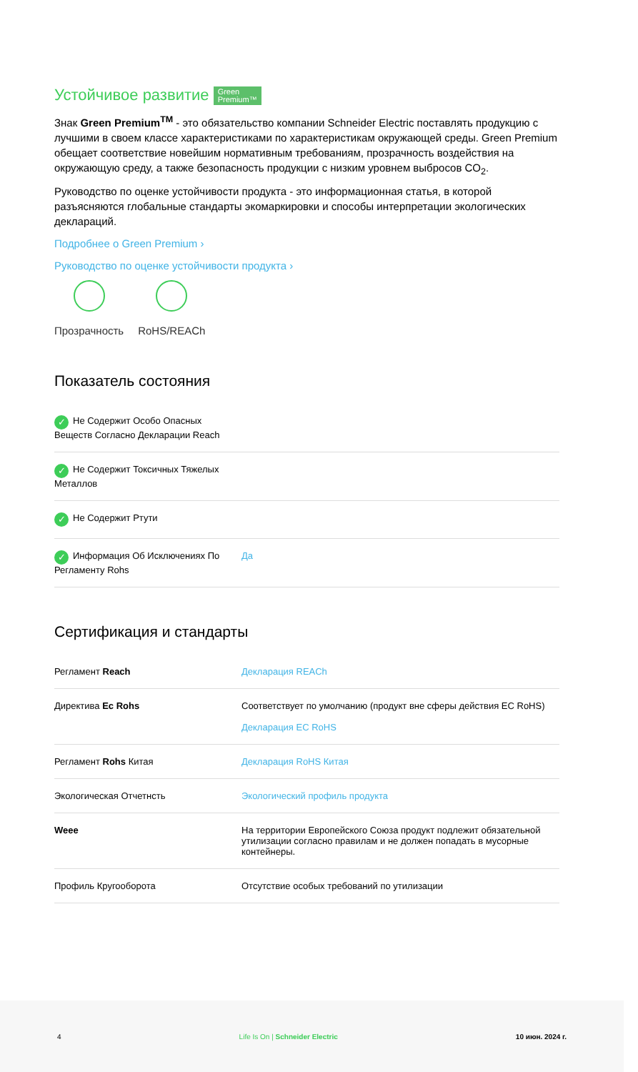Устойчивое развитие Green
Premium™
Знак Green Premium<sup>TM</sup> - это обязательство компании Schneider Electric поставлять продукцию с лучшими в своем классе характеристиками по характеристикам окружающей среды. Green Premium обещает соответствие новейшим нормативным требованиям, прозрачность воздействия на окружающую среду, а также безопасность продукции с низким уровнем выбросов CO<sub>2</sub>.
Руководство по оценке устойчивости продукта - это информационная статья, в которой разъясняются глобальные стандарты экомаркировки и способы интерпретации экологических деклараций.
Подробнее о Green Premium ›
Руководство по оценке устойчивости продукта ›
Прозрачность RoHS/REACh
Показатель состояния
| ✓ Не Содержит Особо Опасных Веществ Согласно Декларации Reach | |
| ✓ Не Содержит Токсичных Тяжелых Металлов | |
| ✓ Не Содержит Ртути | |
| ✓ Информация Об Исключениях По Регламенту Rohs | Да |
Сертификация и стандарты
| Регламент Reach | Декларация REACh |
| Директива Ec Rohs | Соответствует по умолчанию (продукт вне сферы действия EC RoHS) Декларация EC RoHS |
| Регламент Rohs Китая | Декларация RoHS Китая |
| Экологическая Отчетнсть | Экологический профиль продукта |
| Weee | На территории Европейского Союза продукт подлежит обязательной утилизации согласно правилам и не должен попадать в мусорные контейнеры. |
| Профиль Кругооборота | Отсутствие особых требований по утилизации |
4 Life Is On | Schneider Electric 10 июн. 2024 г.